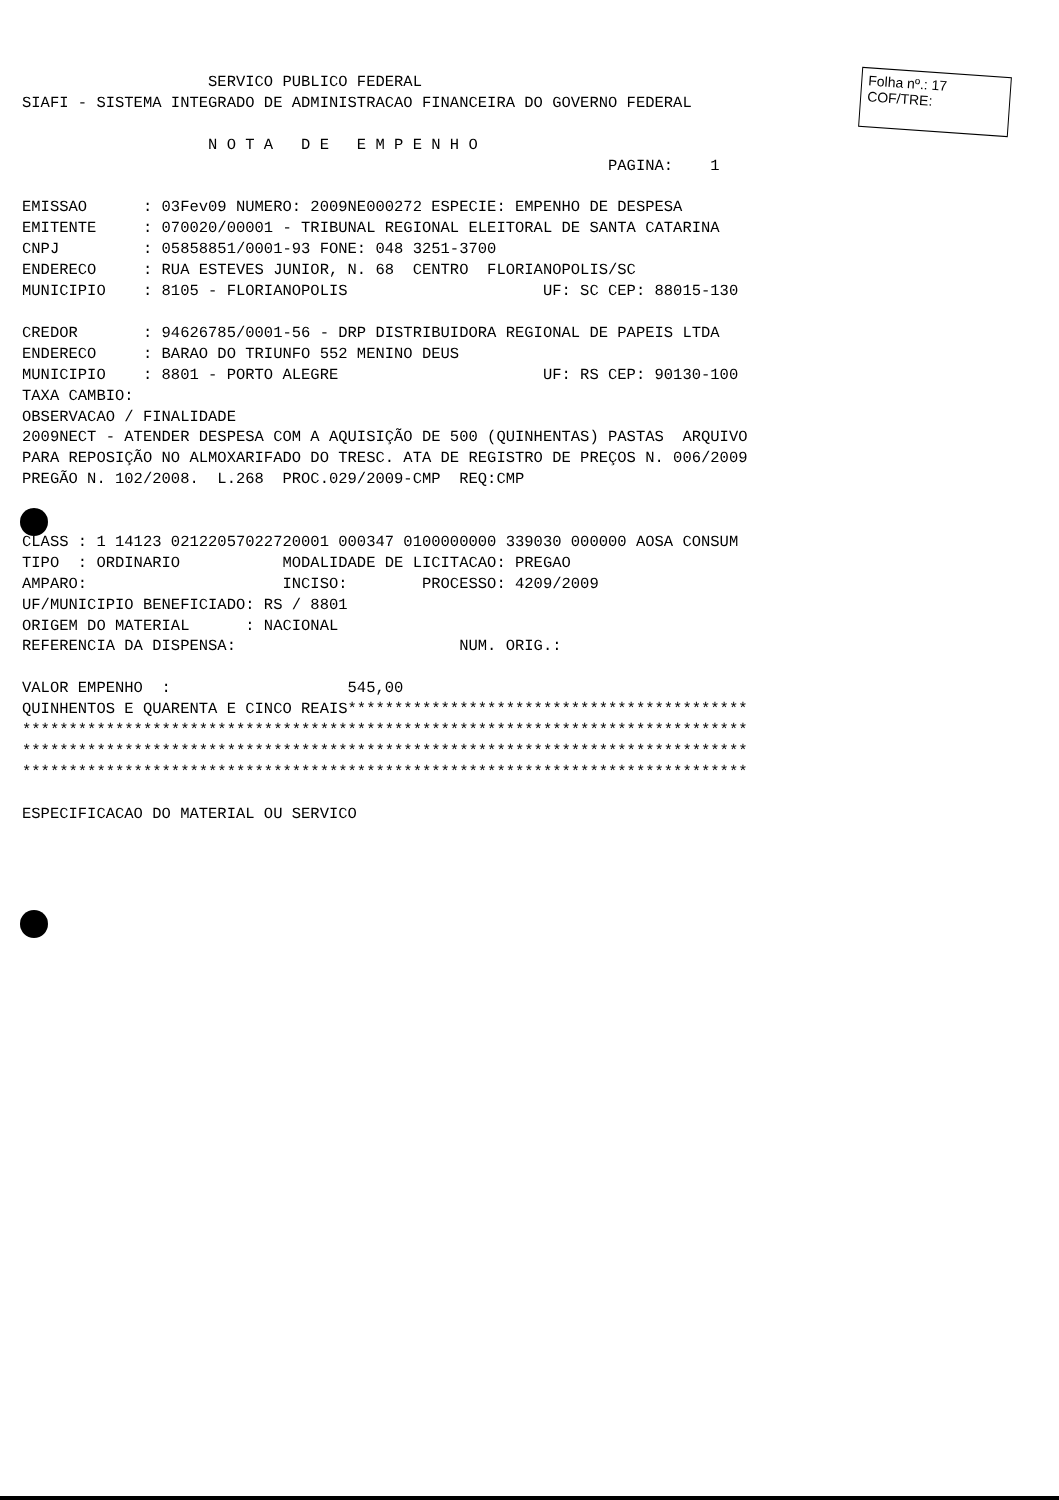Folha nº.: 17
COF/TRE:
                    SERVICO PUBLICO FEDERAL
SIAFI - SISTEMA INTEGRADO DE ADMINISTRACAO FINANCEIRA DO GOVERNO FEDERAL

                    N O T A   D E   E M P E N H O
                                                               PAGINA:    1

EMISSAO      : 03Fev09 NUMERO: 2009NE000272 ESPECIE: EMPENHO DE DESPESA
EMITENTE     : 070020/00001 - TRIBUNAL REGIONAL ELEITORAL DE SANTA CATARINA
CNPJ         : 05858851/0001-93 FONE: 048 3251-3700
ENDERECO     : RUA ESTEVES JUNIOR, N. 68  CENTRO  FLORIANOPOLIS/SC
MUNICIPIO    : 8105 - FLORIANOPOLIS                     UF: SC CEP: 88015-130

CREDOR       : 94626785/0001-56 - DRP DISTRIBUIDORA REGIONAL DE PAPEIS LTDA
ENDERECO     : BARAO DO TRIUNFO 552 MENINO DEUS
MUNICIPIO    : 8801 - PORTO ALEGRE                      UF: RS CEP: 90130-100
TAXA CAMBIO:
OBSERVACAO / FINALIDADE
2009NECT - ATENDER DESPESA COM A AQUISIÇÃO DE 500 (QUINHENTAS) PASTAS  ARQUIVO
PARA REPOSIÇÃO NO ALMOXARIFADO DO TRESC. ATA DE REGISTRO DE PREÇOS N. 006/2009
PREGÃO N. 102/2008.  L.268  PROC.029/2009-CMP  REQ:CMP


CLASS : 1 14123 02122057022720001 000347 0100000000 339030 000000 AOSA CONSUM
TIPO  : ORDINARIO           MODALIDADE DE LICITACAO: PREGAO
AMPARO:                     INCISO:        PROCESSO: 4209/2009
UF/MUNICIPIO BENEFICIADO: RS / 8801
ORIGEM DO MATERIAL      : NACIONAL
REFERENCIA DA DISPENSA:                        NUM. ORIG.:

VALOR EMPENHO  :                   545,00
QUINHENTOS E QUARENTA E CINCO REAIS*******************************************
******************************************************************************
******************************************************************************
******************************************************************************

ESPECIFICACAO DO MATERIAL OU SERVICO